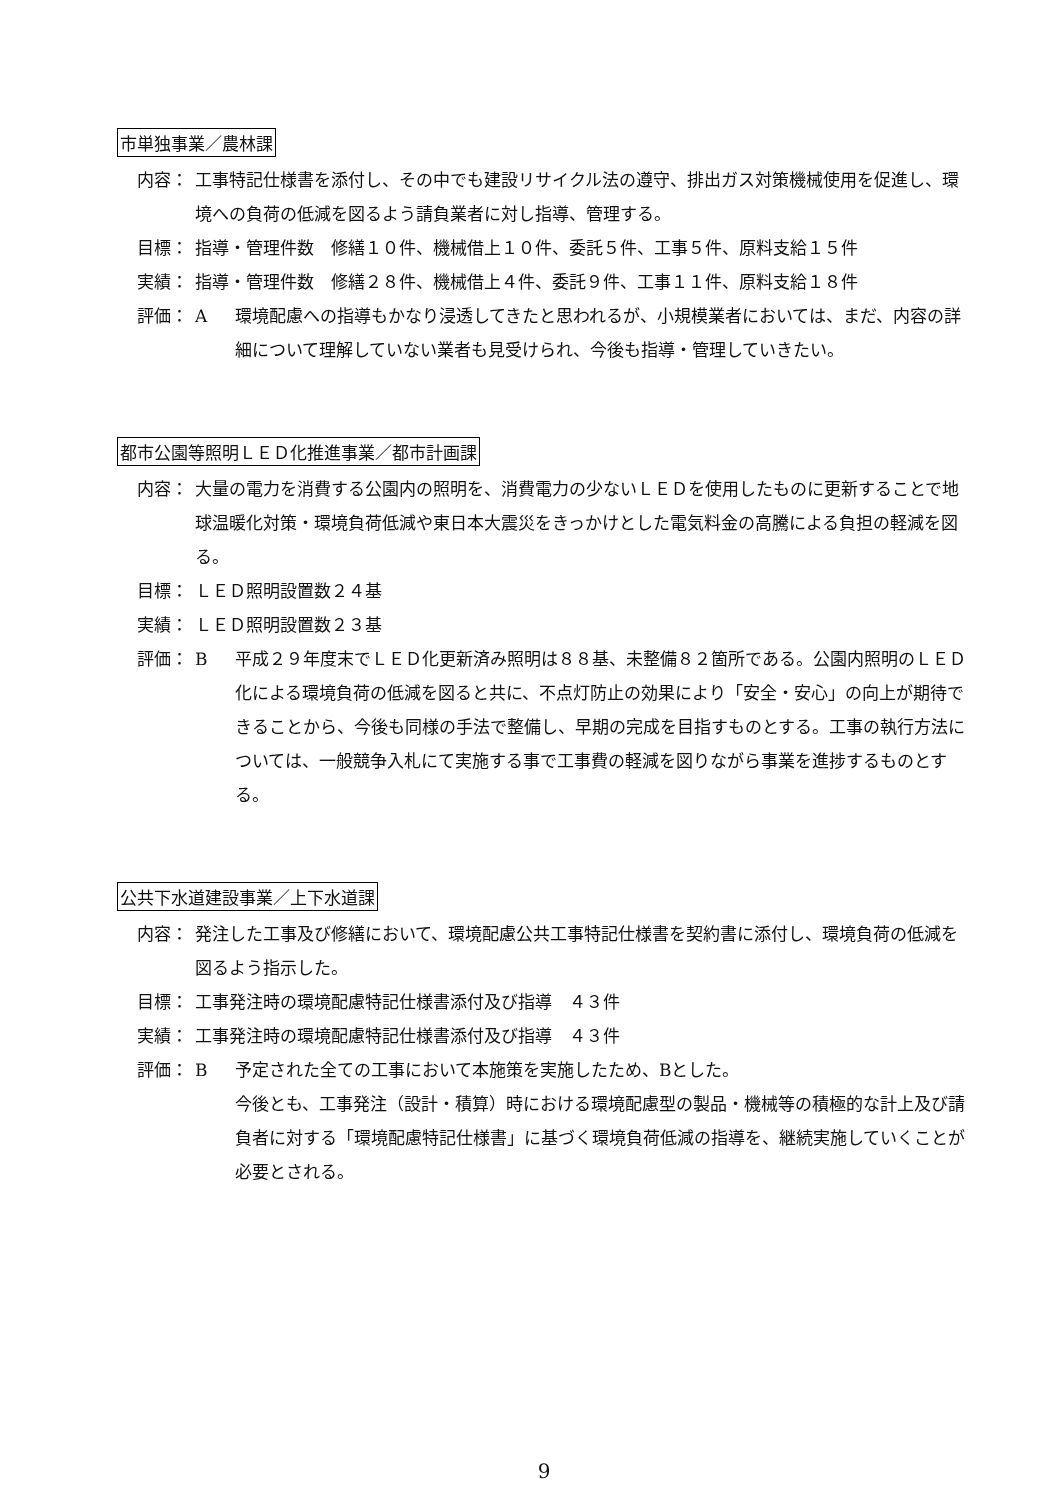市単独事業／農林課
内容： 工事特記仕様書を添付し、その中でも建設リサイクル法の遵守、排出ガス対策機械使用を促進し、環境への負荷の低減を図るよう請負業者に対し指導、管理する。
目標： 指導・管理件数　修繕１０件、機械借上１０件、委託５件、工事５件、原料支給１５件
実績： 指導・管理件数　修繕２８件、機械借上４件、委託９件、工事１１件、原料支給１８件
評価： A 環境配慮への指導もかなり浸透してきたと思われるが、小規模業者においては、まだ、内容の詳細について理解していない業者も見受けられ、今後も指導・管理していきたい。
都市公園等照明ＬＥＤ化推進事業／都市計画課
内容： 大量の電力を消費する公園内の照明を、消費電力の少ないＬＥＤを使用したものに更新することで地球温暖化対策・環境負荷低減や東日本大震災をきっかけとした電気料金の高騰による負担の軽減を図る。
目標： ＬＥＤ照明設置数２４基
実績： ＬＥＤ照明設置数２３基
評価： B 平成２９年度末でＬＥＤ化更新済み照明は８８基、未整備８２箇所である。公園内照明のＬＥＤ化による環境負荷の低減を図ると共に、不点灯防止の効果により「安全・安心」の向上が期待できることから、今後も同様の手法で整備し、早期の完成を目指すものとする。工事の執行方法については、一般競争入札にて実施する事で工事費の軽減を図りながら事業を進捗するものとする。
公共下水道建設事業／上下水道課
内容： 発注した工事及び修繕において、環境配慮公共工事特記仕様書を契約書に添付し、環境負荷の低減を図るよう指示した。
目標： 工事発注時の環境配慮特記仕様書添付及び指導　４３件
実績： 工事発注時の環境配慮特記仕様書添付及び指導　４３件
評価： B 予定された全ての工事において本施策を実施したため、Bとした。
今後とも、工事発注（設計・積算）時における環境配慮型の製品・機械等の積極的な計上及び請負者に対する「環境配慮特記仕様書」に基づく環境負荷低減の指導を、継続実施していくことが必要とされる。
9